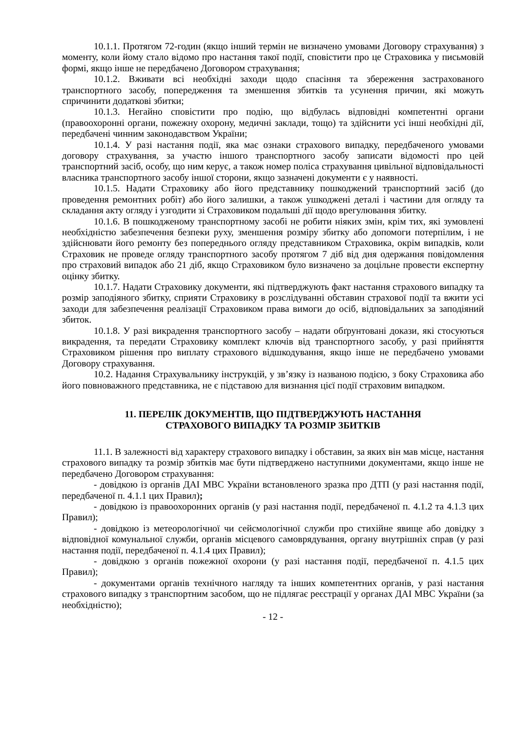10.1.1. Протягом 72-годин (якщо інший термін не визначено умовами Договору страхування) з моменту, коли йому стало відомо про настання такої події, сповістити про це Страховика у письмовій формі, якщо інше не передбачено Договором страхування;
10.1.2. Вживати всі необхідні заходи щодо спасіння та збереження застрахованого транспортного засобу, попередження та зменшення збитків та усунення причин, які можуть спричинити додаткові збитки;
10.1.3. Негайно сповістити про подію, що відбулась відповідні компетентні органи (правоохоронні органи, пожежну охорону, медичні заклади, тощо) та здійснити усі інші необхідні дії, передбачені чинним законодавством України;
10.1.4. У разі настання події, яка має ознаки страхового випадку, передбаченого умовами договору страхування, за участю іншого транспортного засобу записати відомості про цей транспортний засіб, особу, що ним керує, а також номер поліса страхування цивільної відповідальності власника транспортного засобу іншої сторони, якщо зазначені документи є у наявності.
10.1.5. Надати Страховику або його представнику пошкоджений транспортний засіб (до проведення ремонтних робіт) або його залишки, а також ушкоджені деталі і частини для огляду та складання акту огляду і узгодити зі Страховиком подальші дії щодо врегулювання збитку.
10.1.6. В пошкодженому транспортному засобі не робити ніяких змін, крім тих, які зумовлені необхідністю забезпечення безпеки руху, зменшення розміру збитку або допомоги потерпілим, і не здійснювати його ремонту без попереднього огляду представником Страховика, окрім випадків, коли Страховик не проведе огляду транспортного засобу протягом 7 діб від дня одержання повідомлення про страховий випадок або 21 діб, якщо Страховиком було визначено за доцільне провести експертну оцінку збитку.
10.1.7. Надати Страховику документи, які підтверджують факт настання страхового випадку та розмір заподіяного збитку, сприяти Страховику в розслідуванні обставин страхової події та вжити усі заходи для забезпечення реалізації Страховиком права вимоги до осіб, відповідальних за заподіяний збиток.
10.1.8. У разі викрадення транспортного засобу – надати обґрунтовані докази, які стосуються викрадення, та передати Страховику комплект ключів від транспортного засобу, у разі прийняття Страховиком рішення про виплату страхового відшкодування, якщо інше не передбачено умовами Договору страхування.
10.2. Надання Страхувальнику інструкцій, у зв’язку із названою подією, з боку Страховика або його повноважного представника, не є підставою для визнання цієї події страховим випадком.
11. ПЕРЕЛІК ДОКУМЕНТІВ, ЩО ПІДТВЕРДЖУЮТЬ НАСТАННЯ
СТРАХОВОГО ВИПАДКУ ТА РОЗМІР ЗБИТКІВ
11.1. В залежності від характеру страхового випадку і обставин, за яких він мав місце, настання страхового випадку та розмір збитків має бути підтверджено наступними документами, якщо інше не передбачено Договором страхування:
- довідкою із органів ДАІ МВС України встановленого зразка про ДТП (у разі настання події, передбаченої п. 4.1.1 цих Правил);
- довідкою із правоохоронних органів (у разі настання події, передбаченої п. 4.1.2 та 4.1.3 цих Правил);
- довідкою із метеорологічної чи сейсмологічної служби про стихійне явище або довідку з відповідної комунальної служби, органів місцевого самоврядування, органу внутрішніх справ (у разі настання події, передбаченої п. 4.1.4 цих Правил);
- довідкою з органів пожежної охорони (у разі настання події, передбаченої п. 4.1.5 цих Правил);
- документами органів технічного нагляду та інших компетентних органів, у разі настання страхового випадку з транспортним засобом, що не підлягає реєстрації у органах ДАІ МВС України (за необхідністю);
- 12 -